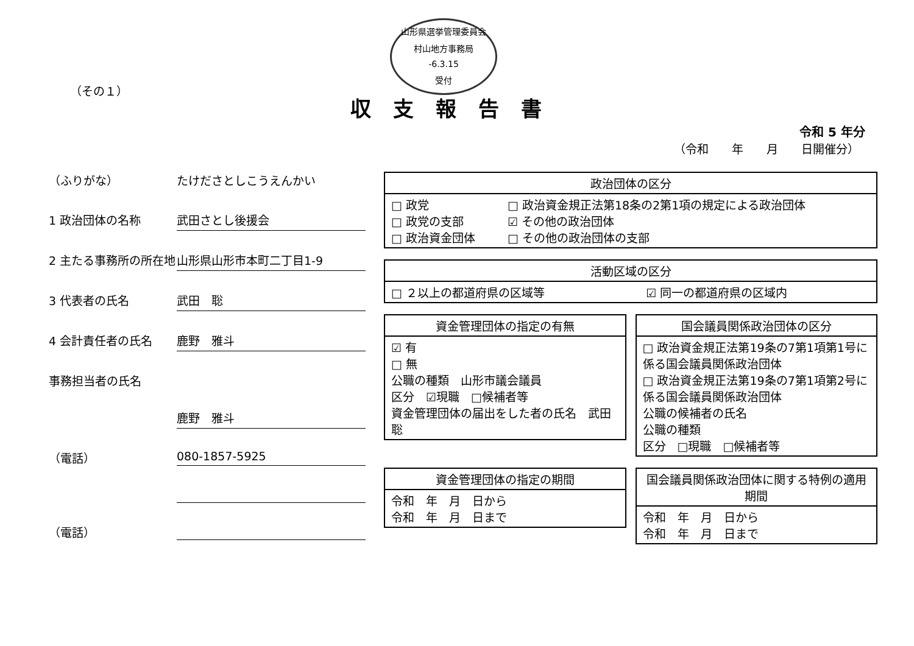山形県選挙管理委員会
村山地方事務局
-6.3.15
受付
（その１）
収支報告書
令和 5 年分
（令和　　年　　月　　日開催分）
（ふりがな） たけださとしこうえんかい
1 政治団体の名称 武田さとし後援会
2 主たる事務所の所在地
山形県山形市本町二丁目1-9
3 代表者の氏名 武田　聡
4 会計責任者の氏名 鹿野　雅斗
事務担当者の氏名
鹿野　雅斗
（電話） 080-1857-5925
（電話）
| 政治団体の区分 | |
| --- | --- |
| □ 政党 □ 政党の支部 □ 政治資金団体 | □ 政治資金規正法第18条の2第1項の規定による政治団体 ☑ その他の政治団体 □ その他の政治団体の支部 |
| 活動区域の区分 | |
| --- | --- |
| □ ２以上の都道府県の区域等 | ☑ 同一の都道府県の区域内 |
| 資金管理団体の指定の有無 |
| --- |
| ☑ 有 □ 無 公職の種類 山形市議会議員 区分 ☑現職 □候補者等 資金管理団体の届出をした者の氏名 武田 聡 |
| 国会議員関係政治団体の区分 |
| --- |
| □ 政治資金規正法第19条の7第1項第1号に係る国会議員関係政治団体 □ 政治資金規正法第19条の7第1項第2号に係る国会議員関係政治団体 公職の候補者の氏名 公職の種類 区分 □現職 □候補者等 |
| 資金管理団体の指定の期間 |
| --- |
| 令和 年 月 日から 令和 年 月 日まで |
| 国会議員関係政治団体に関する特例の適用期間 |
| --- |
| 令和 年 月 日から 令和 年 月 日まで |